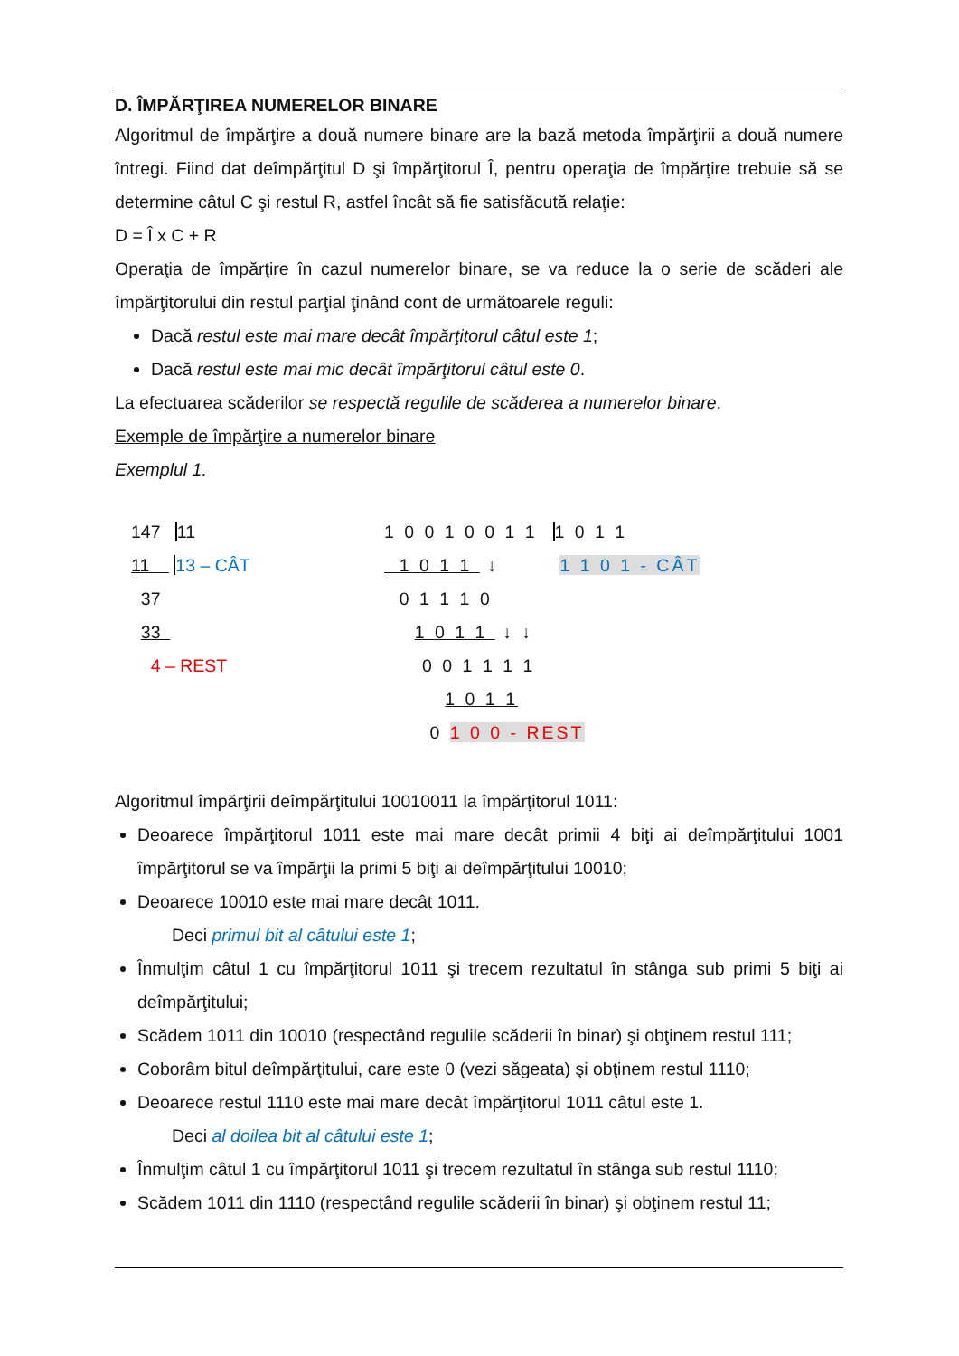D. ÎMPĂRŢIREA NUMERELOR BINARE
Algoritmul de împărţire a două numere binare are la bază metoda împărţirii a două numere întregi. Fiind dat deîmpărţitul D şi împărţitorul Î, pentru operaţia de împărţire trebuie să se determine câtul C şi restul R, astfel încât să fie satisfăcută relaţie:
D = Î x C + R
Operaţia de împărţire în cazul numerelor binare, se va reduce la o serie de scăderi ale împărţitorului din restul parţial ţinând cont de următoarele reguli:
Dacă restul este mai mare decât împărţitorul câtul este 1;
Dacă restul este mai mic decât împărţitorul câtul este 0.
La efectuarea scăderilor se respectă regulile de scăderea a numerelor binare.
Exemple de împărţire a numerelor binare
Exemplul 1.
147 11
11 13 – CÂT
37
33
4 – REST
1 0 0 1 0 0 1 1 1 0 1 1
1 0 1 1 ↓ 1 1 0 1 - CÂT
0 1 1 1 0
1 0 1 1 ↓ ↓
0 0 1 1 1 1
1 0 1 1
0 1 0 0 - REST
Algoritmul împărţirii deîmpărţitului 10010011 la împărţitorul 1011:
Deoarece împărţitorul 1011 este mai mare decât primii 4 biţi ai deîmpărţitului 1001 împărţitorul se va împărţii la primi 5 biţi ai deîmpărţitului 10010;
Deoarece 10010 este mai mare decât 1011.
Deci primul bit al câtului este 1;
Înmulţim câtul 1 cu împărţitorul 1011 şi trecem rezultatul în stânga sub primi 5 biţi ai deîmpărţitului;
Scădem 1011 din 10010 (respectând regulile scăderii în binar) şi obţinem restul 111;
Coborâm bitul deîmpărţitului, care este 0 (vezi săgeata) şi obţinem restul 1110;
Deoarece restul 1110 este mai mare decât împărţitorul 1011 câtul este 1.
Deci al doilea bit al câtului este 1;
Înmulţim câtul 1 cu împărţitorul 1011 şi trecem rezultatul în stânga sub restul 1110;
Scădem 1011 din 1110 (respectând regulile scăderii în binar) şi obţinem restul 11;